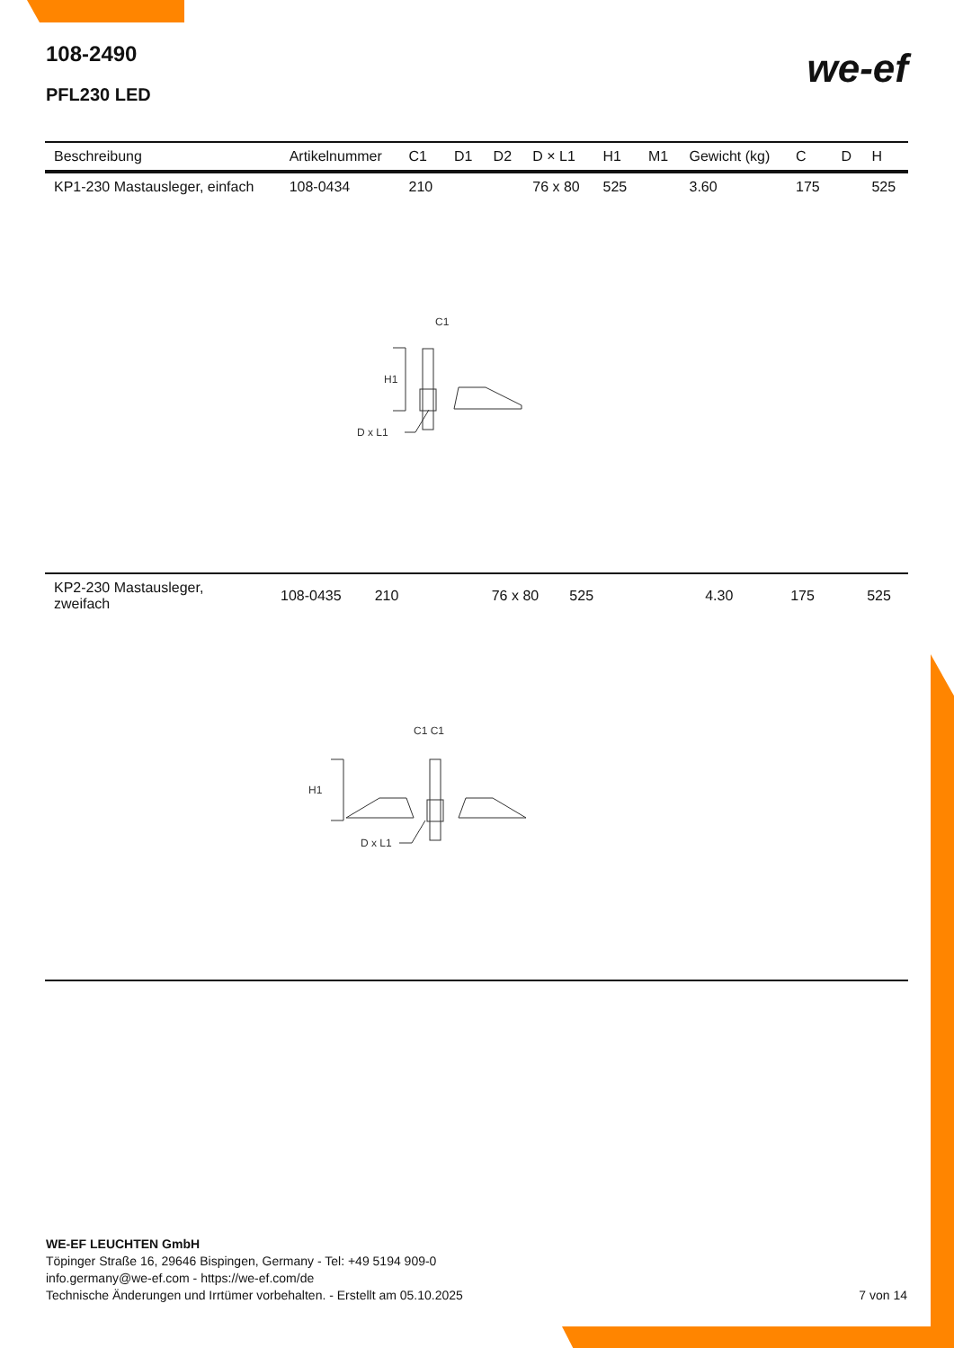108-2490
PFL230 LED
we-ef
| Beschreibung | Artikelnummer | C1 | D1 | D2 | D × L1 | H1 | M1 | Gewicht (kg) | C | D | H |
| --- | --- | --- | --- | --- | --- | --- | --- | --- | --- | --- | --- |
| KP1-230 Mastausleger, einfach | 108-0434 | 210 | | | 76 x 80 | 525 | | 3.60 | 175 | | 525 |
C1
H1
D x L1
| KP2-230 Mastausleger, zweifach | 108-0435 | 210 | 76 x 80 | 525 | | 4.30 | 175 | 525 |
C1 C1
H1
D x L1
WE-EF LEUCHTEN GmbH
Töpinger Straße 16, 29646 Bispingen, Germany - Tel: +49 5194 909-0
info.germany@we-ef.com - https://we-ef.com/de
Technische Änderungen und Irrtümer vorbehalten. - Erstellt am 05.10.2025 7 von 14